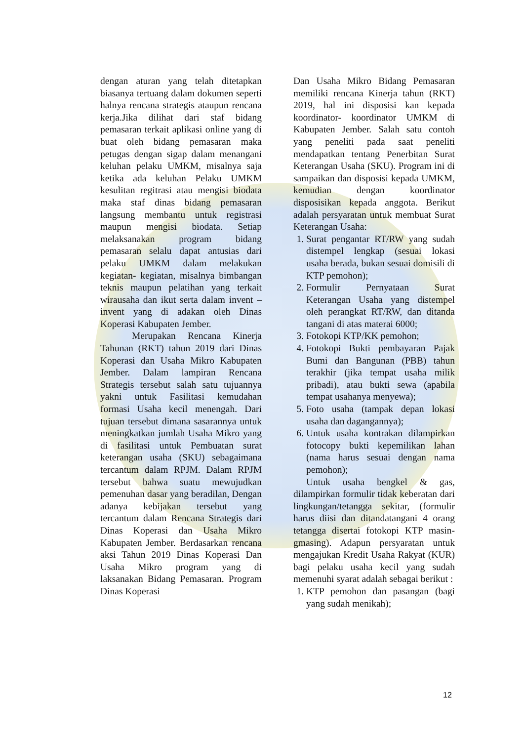dengan aturan yang telah ditetapkan biasanya tertuang dalam dokumen seperti halnya rencana strategis ataupun rencana kerja.Jika dilihat dari staf bidang pemasaran terkait aplikasi online yang di buat oleh bidang pemasaran maka petugas dengan sigap dalam menangani keluhan pelaku UMKM, misalnya saja ketika ada keluhan Pelaku UMKM kesulitan regitrasi atau mengisi biodata maka staf dinas bidang pemasaran langsung membantu untuk registrasi maupun mengisi biodata. Setiap melaksanakan program bidang pemasaran selalu dapat antusias dari pelaku UMKM dalam melakukan kegiatan- kegiatan, misalnya bimbangan teknis maupun pelatihan yang terkait wirausaha dan ikut serta dalam invent – invent yang di adakan oleh Dinas Koperasi Kabupaten Jember.
Merupakan Rencana Kinerja Tahunan (RKT) tahun 2019 dari Dinas Koperasi dan Usaha Mikro Kabupaten Jember. Dalam lampiran Rencana Strategis tersebut salah satu tujuannya yakni untuk Fasilitasi kemudahan formasi Usaha kecil menengah. Dari tujuan tersebut dimana sasarannya untuk meningkatkan jumlah Usaha Mikro yang di fasilitasi untuk Pembuatan surat keterangan usaha (SKU) sebagaimana tercantum dalam RPJM. Dalam RPJM tersebut bahwa suatu mewujudkan pemenuhan dasar yang beradilan, Dengan adanya kebijakan tersebut yang tercantum dalam Rencana Strategis dari Dinas Koperasi dan Usaha Mikro Kabupaten Jember. Berdasarkan rencana aksi Tahun 2019 Dinas Koperasi Dan Usaha Mikro program yang di laksanakan Bidang Pemasaran. Program Dinas Koperasi
Dan Usaha Mikro Bidang Pemasaran memiliki rencana Kinerja tahun (RKT) 2019, hal ini disposisi kan kepada koordinator- koordinator UMKM di Kabupaten Jember. Salah satu contoh yang peneliti pada saat peneliti mendapatkan tentang Penerbitan Surat Keterangan Usaha (SKU). Program ini di sampaikan dan disposisi kepada UMKM, kemudian dengan koordinator disposisikan kepada anggota. Berikut adalah persyaratan untuk membuat Surat Keterangan Usaha:
1. Surat pengantar RT/RW yang sudah distempel lengkap (sesuai lokasi usaha berada, bukan sesuai domisili di KTP pemohon);
2. Formulir Pernyataan Surat Keterangan Usaha yang distempel oleh perangkat RT/RW, dan ditanda tangani di atas materai 6000;
3. Fotokopi KTP/KK pemohon;
4. Fotokopi Bukti pembayaran Pajak Bumi dan Bangunan (PBB) tahun terakhir (jika tempat usaha milik pribadi), atau bukti sewa (apabila tempat usahanya menyewa);
5. Foto usaha (tampak depan lokasi usaha dan dagangannya);
6. Untuk usaha kontrakan dilampirkan fotocopy bukti kepemilikan lahan (nama harus sesuai dengan nama pemohon);
Untuk usaha bengkel & gas, dilampirkan formulir tidak keberatan dari lingkungan/tetangga sekitar, (formulir harus diisi dan ditandatangani 4 orang tetangga disertai fotokopi KTP masin-gmasing). Adapun persyaratan untuk mengajukan Kredit Usaha Rakyat (KUR) bagi pelaku usaha kecil yang sudah memenuhi syarat adalah sebagai berikut :
1. KTP pemohon dan pasangan (bagi yang sudah menikah);
12